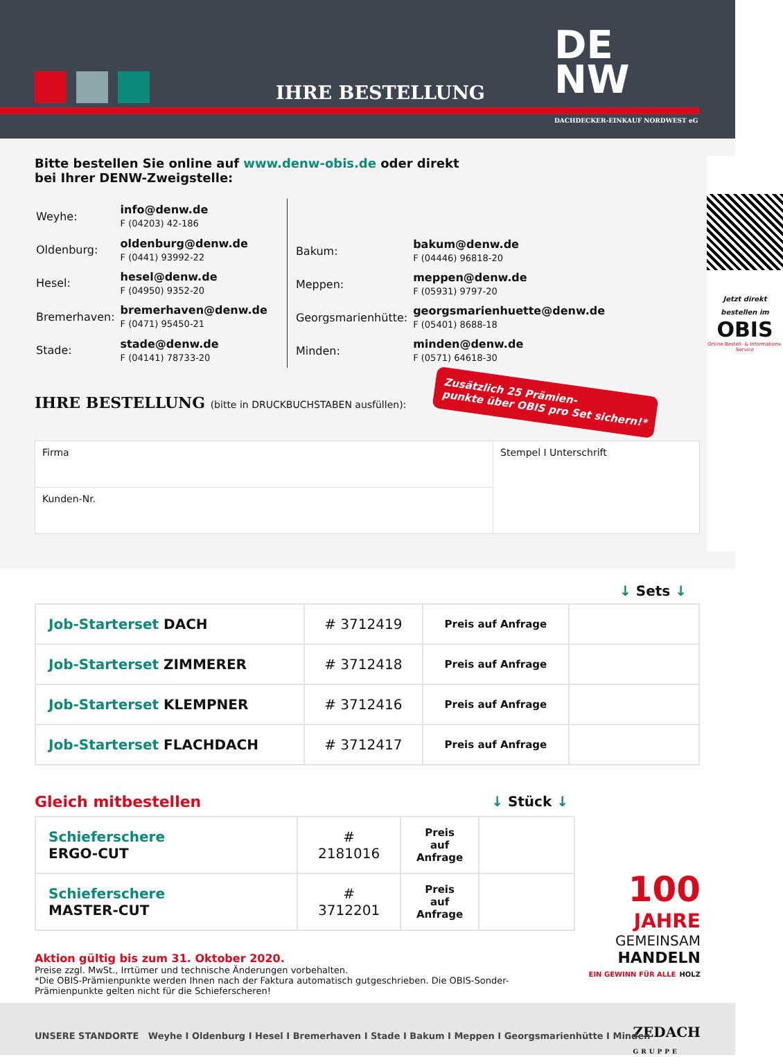IHRE BESTELLUNG
DE
NW
DACHDECKER-EINKAUF NORDWEST eG
Bitte bestellen Sie online auf www.denw-obis.de oder direkt
bei Ihrer DENW-Zweigstelle:
| Weyhe: | info@denw.de F (04203) 42-186 |
| Oldenburg: | oldenburg@denw.de F (0441) 93992-22 |
| Hesel: | hesel@denw.de F (04950) 9352-20 |
| Bremerhaven: | bremerhaven@denw.de F (0471) 95450-21 |
| Stade: | stade@denw.de F (04141) 78733-20 |
| Bakum: | bakum@denw.de F (04446) 96818-20 |
| Meppen: | meppen@denw.de F (05931) 9797-20 |
| Georgsmarienhütte: | georgsmarienhuette@denw.de F (05401) 8688-18 |
| Minden: | minden@denw.de F (0571) 64618-30 |
IHRE BESTELLUNG (bitte in DRUCKBUCHSTABEN ausfüllen):
Zusätzlich 25 Prämien-
punkte über OBIS pro Set sichern!*
| Firma | Stempel I Unterschrift |
| Kunden-Nr. | |
Jetzt direkt bestellen im
OBIS
Online-Bestell- & Informations-Service
↓ Sets ↓
| Job-Starterset DACH | # 3712419 | Preis auf Anfrage | |
| Job-Starterset ZIMMERER | # 3712418 | Preis auf Anfrage | |
| Job-Starterset KLEMPNER | # 3712416 | Preis auf Anfrage | |
| Job-Starterset FLACHDACH | # 3712417 | Preis auf Anfrage | |
Gleich mitbestellen ↓ Stück ↓
| Schieferschere ERGO-CUT | # 2181016 | Preis auf Anfrage | |
| Schieferschere MASTER-CUT | # 3712201 | Preis auf Anfrage | |
Aktion gültig bis zum 31. Oktober 2020.
Preise zzgl. MwSt., Irrtümer und technische Änderungen vorbehalten.
*Die OBIS-Prämienpunkte werden Ihnen nach der Faktura automatisch gutgeschrieben. Die OBIS-Sonder-Prämienpunkte gelten nicht für die Schieferscheren!
100
JAHRE
GEMEINSAM
HANDELN
EIN GEWINN FÜR ALLE HOLZ
UNSERE STANDORTE Weyhe I Oldenburg I Hesel I Bremerhaven I Stade I Bakum I Meppen I Georgsmarienhütte I Minden ZEDACH
GRUPPE